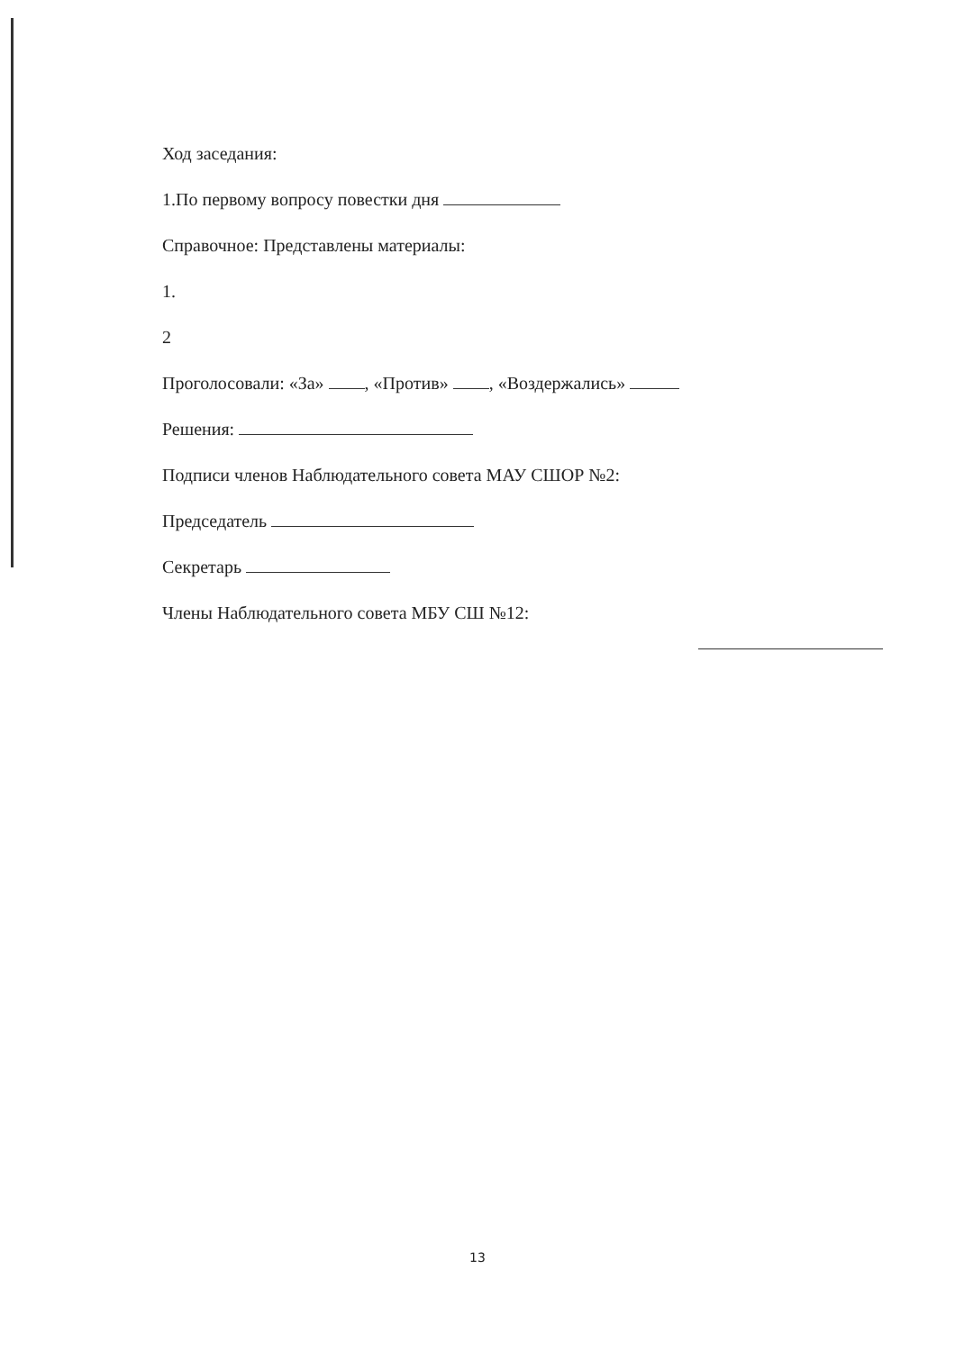Ход заседания:
1.По первому вопросу повестки дня
Справочное: Представлены материалы:
1.
2
Проголосовали: «За» , «Против» , «Воздержались»
Решения:
Подписи членов Наблюдательного совета МАУ СШОР №2:
Председатель
Секретарь
Члены Наблюдательного совета МБУ СШ №12:
13